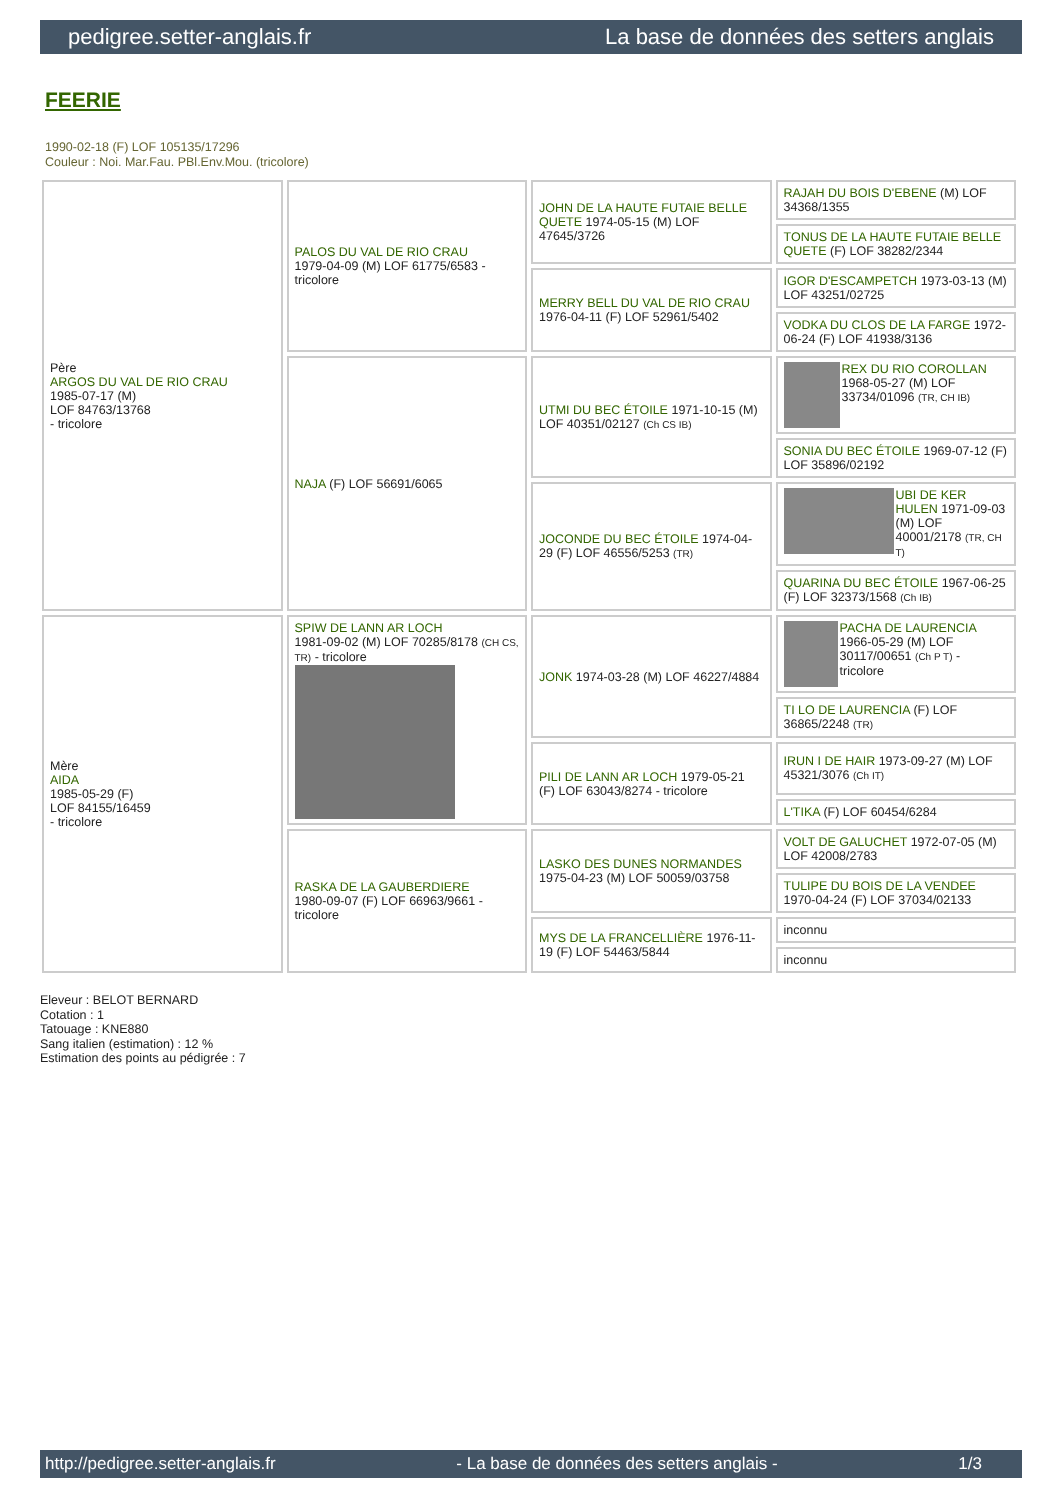pedigree.setter-anglais.fr La base de données des setters anglais
FEERIE
1990-02-18 (F) LOF 105135/17296
Couleur : Noi. Mar.Fau. PBl.Env.Mou. (tricolore)
| Père ARGOS DU VAL DE RIO CRAU 1985-07-17 (M) LOF 84763/13768 - tricolore | PALOS DU VAL DE RIO CRAU 1979-04-09 (M) LOF 61775/6583 - tricolore | JOHN DE LA HAUTE FUTAIE BELLE QUETE 1974-05-15 (M) LOF 47645/3726 | RAJAH DU BOIS D'EBENE (M) LOF 34368/1355 |
| | | | TONUS DE LA HAUTE FUTAIE BELLE QUETE (F) LOF 38282/2344 |
| | | MERRY BELL DU VAL DE RIO CRAU 1976-04-11 (F) LOF 52961/5402 | IGOR D'ESCAMPETCH 1973-03-13 (M) LOF 43251/02725 |
| | | | VODKA DU CLOS DE LA FARGE 1972-06-24 (F) LOF 41938/3136 |
| | NAJA (F) LOF 56691/6065 | UTMI DU BEC ÉTOILE 1971-10-15 (M) LOF 40351/02127 (Ch CS IB) | REX DU RIO COROLLAN 1968-05-27 (M) LOF 33734/01096 (TR, CH IB) |
| | | | SONIA DU BEC ÉTOILE 1969-07-12 (F) LOF 35896/02192 |
| | | JOCONDE DU BEC ÉTOILE 1974-04-29 (F) LOF 46556/5253 (TR) | UBI DE KER HULEN 1971-09-03 (M) LOF 40001/2178 (TR, CH T) |
| | | | QUARINA DU BEC ÉTOILE 1967-06-25 (F) LOF 32373/1568 (Ch IB) |
| Mère AIDA 1985-05-29 (F) LOF 84155/16459 - tricolore | SPIW DE LANN AR LOCH 1981-09-02 (M) LOF 70285/8178 (CH CS, TR) - tricolore | JONK 1974-03-28 (M) LOF 46227/4884 | PACHA DE LAURENCIA 1966-05-29 (M) LOF 30117/00651 (Ch P T) - tricolore |
| | | | TI LO DE LAURENCIA (F) LOF 36865/2248 (TR) |
| | | PILI DE LANN AR LOCH 1979-05-21 (F) LOF 63043/8274 - tricolore | IRUN I DE HAIR 1973-09-27 (M) LOF 45321/3076 (Ch IT) |
| | | | L'TIKA (F) LOF 60454/6284 |
| | RASKA DE LA GAUBERDIERE 1980-09-07 (F) LOF 66963/9661 - tricolore | LASKO DES DUNES NORMANDES 1975-04-23 (M) LOF 50059/03758 | VOLT DE GALUCHET 1972-07-05 (M) LOF 42008/2783 |
| | | | TULIPE DU BOIS DE LA VENDEE 1970-04-24 (F) LOF 37034/02133 |
| | | MYS DE LA FRANCELLIÈRE 1976-11-19 (F) LOF 54463/5844 | inconnu |
| | | | inconnu |
Eleveur : BELOT BERNARD
Cotation : 1
Tatouage : KNE880
Sang italien (estimation) : 12 %
Estimation des points au pédigrée : 7
http://pedigree.setter-anglais.fr - La base de données des setters anglais - 1/3